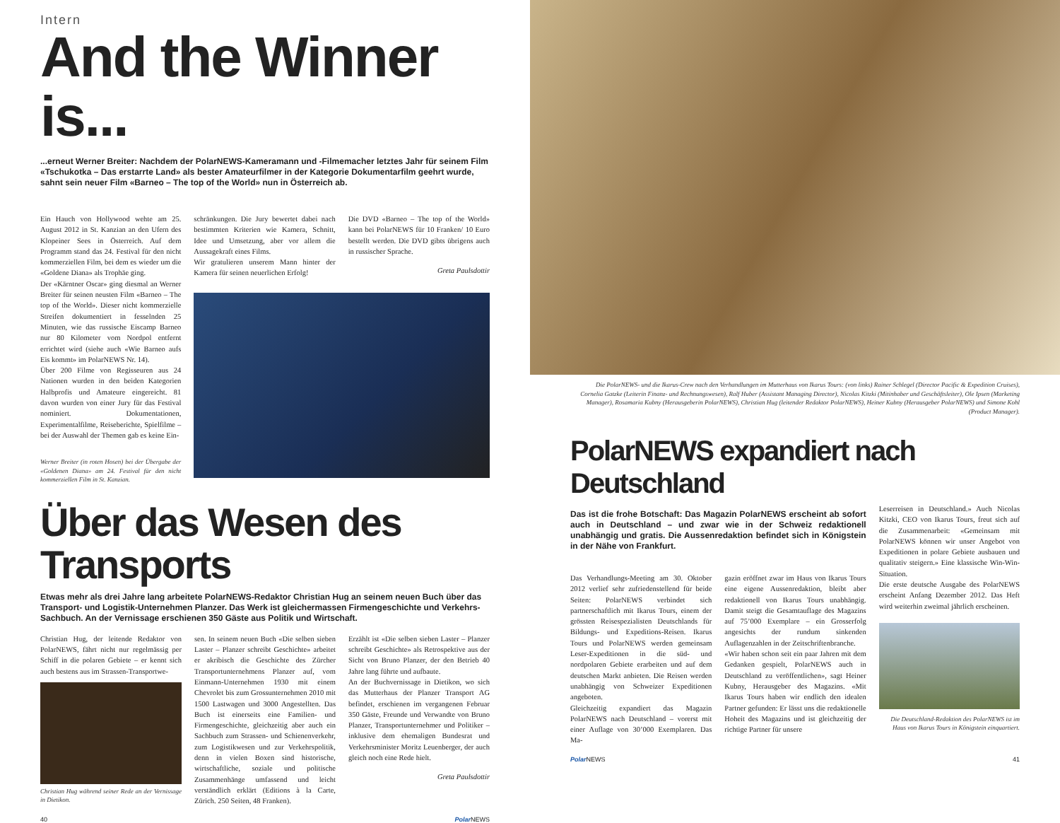Intern
And the Winner is...
...erneut Werner Breiter: Nachdem der PolarNEWS-Kameramann und -Filmemacher letztes Jahr für seinem Film «Tschukotka – Das erstarrte Land» als bester Amateurfilmer in der Kategorie Dokumentarfilm geehrt wurde, sahnt sein neuer Film «Barneo – The top of the World» nun in Österreich ab.
Ein Hauch von Hollywood wehte am 25. August 2012 in St. Kanzian an den Ufern des Klopeiner Sees in Österreich. Auf dem Programm stand das 24. Festival für den nicht kommerziellen Film, bei dem es wieder um die «Goldene Diana» als Trophäe ging.
Der «Kärntner Oscar» ging diesmal an Werner Breiter für seinen neusten Film «Barneo – The top of the World». Dieser nicht kommerzielle Streifen dokumentiert in fesselnden 25 Minuten, wie das russische Eiscamp Barneo nur 80 Kilometer vom Nordpol entfernt errichtet wird (siehe auch «Wie Barneo aufs Eis kommt» im PolarNEWS Nr. 14).
Über 200 Filme von Regisseuren aus 24 Nationen wurden in den beiden Kategorien Halbprofis und Amateure eingereicht. 81 davon wurden von einer Jury für das Festival nominiert. Dokumentationen, Experimentalfilme, Reiseberichte, Spielfilme – bei der Auswahl der Themen gab es keine Ein-
Werner Breiter (in roten Hosen) bei der Übergabe der «Goldenen Diana» am 24. Festival für den nicht kommerziellen Film in St. Kanzian.
schränkungen. Die Jury bewertet dabei nach bestimmten Kriterien wie Kamera, Schnitt, Idee und Umsetzung, aber vor allem die Aussagekraft eines Films.
Wir gratulieren unserem Mann hinter der Kamera für seinen neuerlichen Erfolg!
Die DVD «Barneo – The top of the World» kann bei PolarNEWS für 10 Franken/ 10 Euro bestellt werden. Die DVD gibts übrigens auch in russischer Sprache.
Greta Paulsdottir
Über das Wesen des Transports
Etwas mehr als drei Jahre lang arbeitete PolarNEWS-Redaktor Christian Hug an seinem neuen Buch über das Transport- und Logistik-Unternehmen Planzer. Das Werk ist gleichermassen Firmengeschichte und Verkehrs-Sachbuch. An der Vernissage erschienen 350 Gäste aus Politik und Wirtschaft.
Christian Hug, der leitende Redaktor von PolarNEWS, fährt nicht nur regelmässig per Schiff in die polaren Gebiete – er kennt sich auch bestens aus im Strassen-Transportwe-
Christian Hug während seiner Rede an der Vernissage in Dietikon.
sen. In seinem neuen Buch «Die selben sieben Laster – Planzer schreibt Geschichte» arbeitet er akribisch die Geschichte des Zürcher Transportunternehmens Planzer auf, vom Einmann-Unternehmen 1930 mit einem Chevrolet bis zum Grossunternehmen 2010 mit 1500 Lastwagen und 3000 Angestellten. Das Buch ist einerseits eine Familien- und Firmengeschichte, gleichzeitig aber auch ein Sachbuch zum Strassen- und Schienenverkehr, zum Logistikwesen und zur Verkehrspolitik, denn in vielen Boxen sind historische, wirtschaftliche, soziale und politische Zusammenhänge umfassend und leicht verständlich erklärt (Editions à la Carte, Zürich. 250 Seiten, 48 Franken).
Erzählt ist «Die selben sieben Laster – Planzer schreibt Geschichte» als Retrospektive aus der Sicht von Bruno Planzer, der den Betrieb 40 Jahre lang führte und aufbaute.
An der Buchvernissage in Dietikon, wo sich das Mutterhaus der Planzer Transport AG befindet, erschienen im vergangenen Februar 350 Gäste, Freunde und Verwandte von Bruno Planzer, Transportunternehmer und Politiker – inklusive dem ehemaligen Bundesrat und Verkehrsminister Moritz Leuenberger, der auch gleich noch eine Rede hielt.
Greta Paulsdottir
40 Polar NEWS
Die PolarNEWS- und die Ikarus-Crew nach den Verhandlungen im Mutterhaus von Ikarus Tours: (von links) Rainer Schlegel (Director Pacific & Expedition Cruises), Cornelia Gatzke (Leiterin Finanz- und Rechnungswesen), Ralf Huber (Assistant Managing Director), Nicolas Kitzki (Mitinhaber und Geschäftsleiter), Ole Ipsen (Marketing Manager), Rosamaria Kubny (Herausgeberin PolarNEWS), Christian Hug (leitender Redaktor PolarNEWS), Heiner Kubny (Herausgeber PolarNEWS) und Simone Kohl (Product Manager).
PolarNEWS expandiert nach Deutschland
Das ist die frohe Botschaft: Das Magazin PolarNEWS erscheint ab sofort auch in Deutschland – und zwar wie in der Schweiz redaktionell unabhängig und gratis. Die Aussenredaktion befindet sich in Königstein in der Nähe von Frankfurt.
Das Verhandlungs-Meeting am 30. Oktober 2012 verlief sehr zufriedenstellend für beide Seiten: PolarNEWS verbindet sich partnerschaftlich mit Ikarus Tours, einem der grössten Reisespezialisten Deutschlands für Bildungs- und Expeditions-Reisen. Ikarus Tours und PolarNEWS werden gemeinsam Leser-Expeditionen in die süd- und nordpolaren Gebiete erarbeiten und auf dem deutschen Markt anbieten. Die Reisen werden unabhängig von Schweizer Expeditionen angeboten.
Gleichzeitig expandiert das Magazin PolarNEWS nach Deutschland – vorerst mit einer Auflage von 30’000 Exemplaren. Das Ma-
gazin eröffnet zwar im Haus von Ikarus Tours eine eigene Aussenredaktion, bleibt aber redaktionell von Ikarus Tours unabhängig. Damit steigt die Gesamtauflage des Magazins auf 75’000 Exemplare – ein Grosserfolg angesichts der rundum sinkenden Auflagenzahlen in der Zeitschriftenbranche.
«Wir haben schon seit ein paar Jahren mit dem Gedanken gespielt, PolarNEWS auch in Deutschland zu veröffentlichen», sagt Heiner Kubny, Herausgeber des Magazins. «Mit Ikarus Tours haben wir endlich den idealen Partner gefunden: Er lässt uns die redaktionelle Hoheit des Magazins und ist gleichzeitig der richtige Partner für unsere
Leserreisen in Deutschland.» Auch Nicolas Kitzki, CEO von Ikarus Tours, freut sich auf die Zusammenarbeit: «Gemeinsam mit PolarNEWS können wir unser Angebot von Expeditionen in polare Gebiete ausbauen und qualitativ steigern.» Eine klassische Win-Win-Situation.
Die erste deutsche Ausgabe des PolarNEWS erscheint Anfang Dezember 2012. Das Heft wird weiterhin zweimal jährlich erscheinen.
Die Deutschland-Redaktion des PolarNEWS ist im Haus von Ikarus Tours in Königstein einquartiert.
Polar NEWS 41